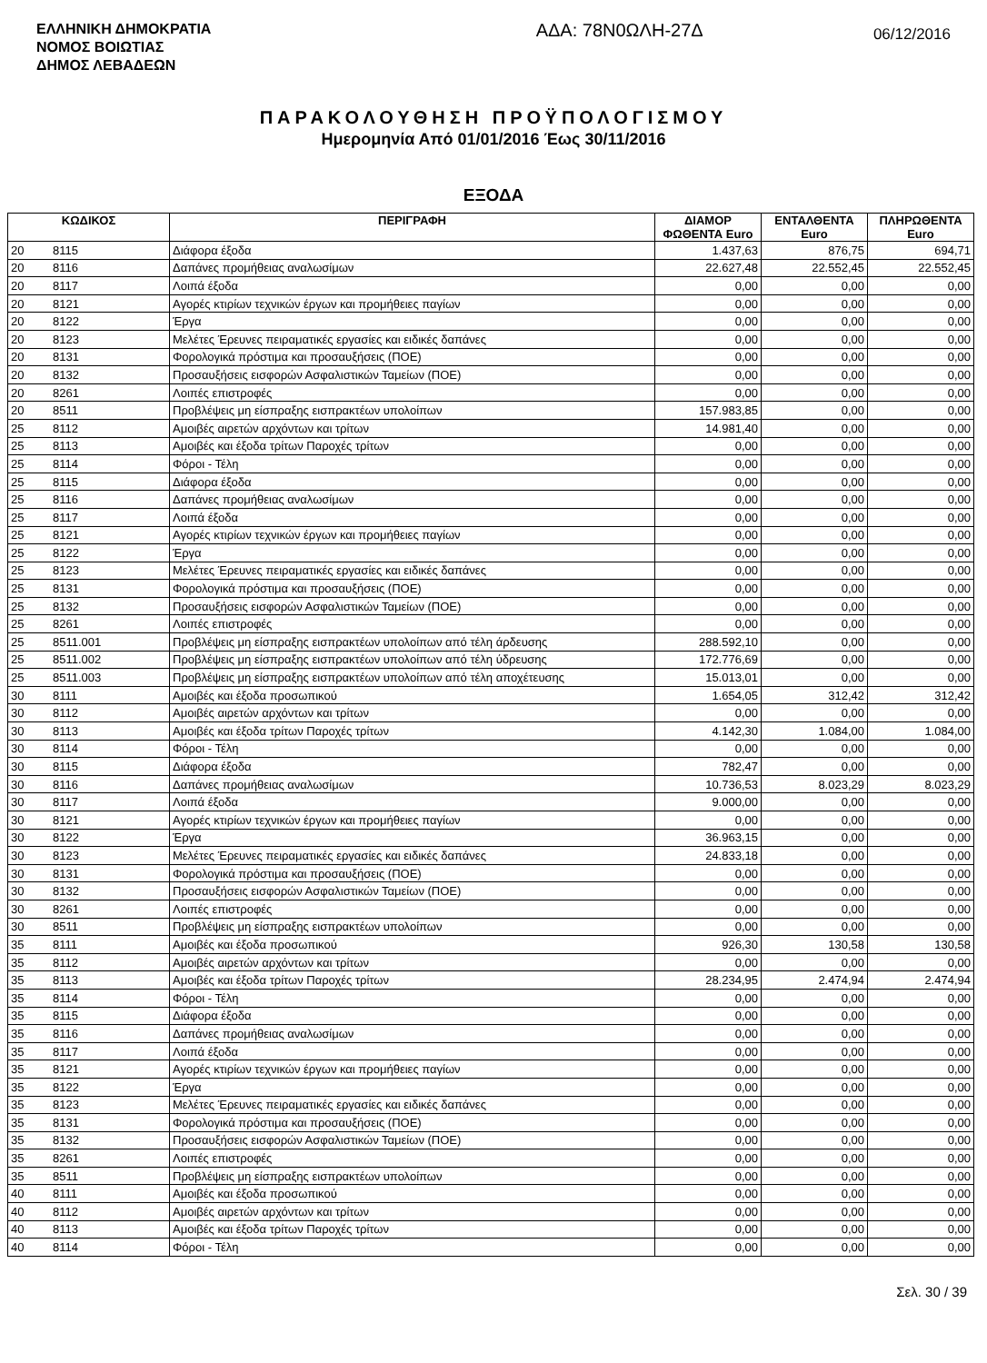ΕΛΛΗΝΙΚΗ ΔΗΜΟΚΡΑΤΙΑ
ΝΟΜΟΣ ΒΟΙΩΤΙΑΣ
ΔΗΜΟΣ ΛΕΒΑΔΕΩΝ
ΑΔΑ: 78Ν0ΩΛΗ-27Δ
06/12/2016
ΠΑΡΑΚΟΛΟΥΘΗΣΗ ΠΡΟΫΠΟΛΟΓΙΣΜΟΥ
Ημερομηνία Από 01/01/2016 Έως 30/11/2016
ΕΞΟΔΑ
| ΚΩΔΙΚΟΣ | | ΠΕΡΙΓΡΑΦΗ | ΔΙΑΜΟΡ ΦΩΘΕΝΤΑ Euro | ΕΝΤΑΛΘΕΝΤΑ Euro | ΠΛΗΡΩΘΕΝΤΑ Euro |
| --- | --- | --- | --- | --- | --- |
| 20 | 8115 | Διάφορα έξοδα | 1.437,63 | 876,75 | 694,71 |
| 20 | 8116 | Δαπάνες προμήθειας αναλωσίμων | 22.627,48 | 22.552,45 | 22.552,45 |
| 20 | 8117 | Λοιπά έξοδα | 0,00 | 0,00 | 0,00 |
| 20 | 8121 | Αγορές κτιρίων τεχνικών έργων και προμήθειες παγίων | 0,00 | 0,00 | 0,00 |
| 20 | 8122 | Έργα | 0,00 | 0,00 | 0,00 |
| 20 | 8123 | Μελέτες Έρευνες πειραματικές εργασίες και ειδικές δαπάνες | 0,00 | 0,00 | 0,00 |
| 20 | 8131 | Φορολογικά πρόστιμα και προσαυξήσεις (ΠΟΕ) | 0,00 | 0,00 | 0,00 |
| 20 | 8132 | Προσαυξήσεις εισφορών Ασφαλιστικών Ταμείων (ΠΟΕ) | 0,00 | 0,00 | 0,00 |
| 20 | 8261 | Λοιπές επιστροφές | 0,00 | 0,00 | 0,00 |
| 20 | 8511 | Προβλέψεις μη είσπραξης εισπρακτέων υπολοίπων | 157.983,85 | 0,00 | 0,00 |
| 25 | 8112 | Αμοιβές αιρετών αρχόντων και τρίτων | 14.981,40 | 0,00 | 0,00 |
| 25 | 8113 | Αμοιβές και έξοδα τρίτων Παροχές τρίτων | 0,00 | 0,00 | 0,00 |
| 25 | 8114 | Φόροι - Τέλη | 0,00 | 0,00 | 0,00 |
| 25 | 8115 | Διάφορα έξοδα | 0,00 | 0,00 | 0,00 |
| 25 | 8116 | Δαπάνες προμήθειας αναλωσίμων | 0,00 | 0,00 | 0,00 |
| 25 | 8117 | Λοιπά έξοδα | 0,00 | 0,00 | 0,00 |
| 25 | 8121 | Αγορές κτιρίων τεχνικών έργων και προμήθειες παγίων | 0,00 | 0,00 | 0,00 |
| 25 | 8122 | Έργα | 0,00 | 0,00 | 0,00 |
| 25 | 8123 | Μελέτες Έρευνες πειραματικές εργασίες και ειδικές δαπάνες | 0,00 | 0,00 | 0,00 |
| 25 | 8131 | Φορολογικά πρόστιμα και προσαυξήσεις (ΠΟΕ) | 0,00 | 0,00 | 0,00 |
| 25 | 8132 | Προσαυξήσεις εισφορών Ασφαλιστικών Ταμείων (ΠΟΕ) | 0,00 | 0,00 | 0,00 |
| 25 | 8261 | Λοιπές επιστροφές | 0,00 | 0,00 | 0,00 |
| 25 | 8511.001 | Προβλέψεις μη είσπραξης εισπρακτέων υπολοίπων από τέλη άρδευσης | 288.592,10 | 0,00 | 0,00 |
| 25 | 8511.002 | Προβλέψεις μη είσπραξης εισπρακτέων υπολοίπων από τέλη ύδρευσης | 172.776,69 | 0,00 | 0,00 |
| 25 | 8511.003 | Προβλέψεις μη είσπραξης εισπρακτέων υπολοίπων από τέλη αποχέτευσης | 15.013,01 | 0,00 | 0,00 |
| 30 | 8111 | Αμοιβές και έξοδα προσωπικού | 1.654,05 | 312,42 | 312,42 |
| 30 | 8112 | Αμοιβές αιρετών αρχόντων και τρίτων | 0,00 | 0,00 | 0,00 |
| 30 | 8113 | Αμοιβές και έξοδα τρίτων Παροχές τρίτων | 4.142,30 | 1.084,00 | 1.084,00 |
| 30 | 8114 | Φόροι - Τέλη | 0,00 | 0,00 | 0,00 |
| 30 | 8115 | Διάφορα έξοδα | 782,47 | 0,00 | 0,00 |
| 30 | 8116 | Δαπάνες προμήθειας αναλωσίμων | 10.736,53 | 8.023,29 | 8.023,29 |
| 30 | 8117 | Λοιπά έξοδα | 9.000,00 | 0,00 | 0,00 |
| 30 | 8121 | Αγορές κτιρίων τεχνικών έργων και προμήθειες παγίων | 0,00 | 0,00 | 0,00 |
| 30 | 8122 | Έργα | 36.963,15 | 0,00 | 0,00 |
| 30 | 8123 | Μελέτες Έρευνες πειραματικές εργασίες και ειδικές δαπάνες | 24.833,18 | 0,00 | 0,00 |
| 30 | 8131 | Φορολογικά πρόστιμα και προσαυξήσεις (ΠΟΕ) | 0,00 | 0,00 | 0,00 |
| 30 | 8132 | Προσαυξήσεις εισφορών Ασφαλιστικών Ταμείων (ΠΟΕ) | 0,00 | 0,00 | 0,00 |
| 30 | 8261 | Λοιπές επιστροφές | 0,00 | 0,00 | 0,00 |
| 30 | 8511 | Προβλέψεις μη είσπραξης εισπρακτέων υπολοίπων | 0,00 | 0,00 | 0,00 |
| 35 | 8111 | Αμοιβές και έξοδα προσωπικού | 926,30 | 130,58 | 130,58 |
| 35 | 8112 | Αμοιβές αιρετών αρχόντων και τρίτων | 0,00 | 0,00 | 0,00 |
| 35 | 8113 | Αμοιβές και έξοδα τρίτων Παροχές τρίτων | 28.234,95 | 2.474,94 | 2.474,94 |
| 35 | 8114 | Φόροι - Τέλη | 0,00 | 0,00 | 0,00 |
| 35 | 8115 | Διάφορα έξοδα | 0,00 | 0,00 | 0,00 |
| 35 | 8116 | Δαπάνες προμήθειας αναλωσίμων | 0,00 | 0,00 | 0,00 |
| 35 | 8117 | Λοιπά έξοδα | 0,00 | 0,00 | 0,00 |
| 35 | 8121 | Αγορές κτιρίων τεχνικών έργων και προμήθειες παγίων | 0,00 | 0,00 | 0,00 |
| 35 | 8122 | Έργα | 0,00 | 0,00 | 0,00 |
| 35 | 8123 | Μελέτες Έρευνες πειραματικές εργασίες και ειδικές δαπάνες | 0,00 | 0,00 | 0,00 |
| 35 | 8131 | Φορολογικά πρόστιμα και προσαυξήσεις (ΠΟΕ) | 0,00 | 0,00 | 0,00 |
| 35 | 8132 | Προσαυξήσεις εισφορών Ασφαλιστικών Ταμείων (ΠΟΕ) | 0,00 | 0,00 | 0,00 |
| 35 | 8261 | Λοιπές επιστροφές | 0,00 | 0,00 | 0,00 |
| 35 | 8511 | Προβλέψεις μη είσπραξης εισπρακτέων υπολοίπων | 0,00 | 0,00 | 0,00 |
| 40 | 8111 | Αμοιβές και έξοδα προσωπικού | 0,00 | 0,00 | 0,00 |
| 40 | 8112 | Αμοιβές αιρετών αρχόντων και τρίτων | 0,00 | 0,00 | 0,00 |
| 40 | 8113 | Αμοιβές και έξοδα τρίτων Παροχές τρίτων | 0,00 | 0,00 | 0,00 |
| 40 | 8114 | Φόροι - Τέλη | 0,00 | 0,00 | 0,00 |
Σελ. 30 / 39